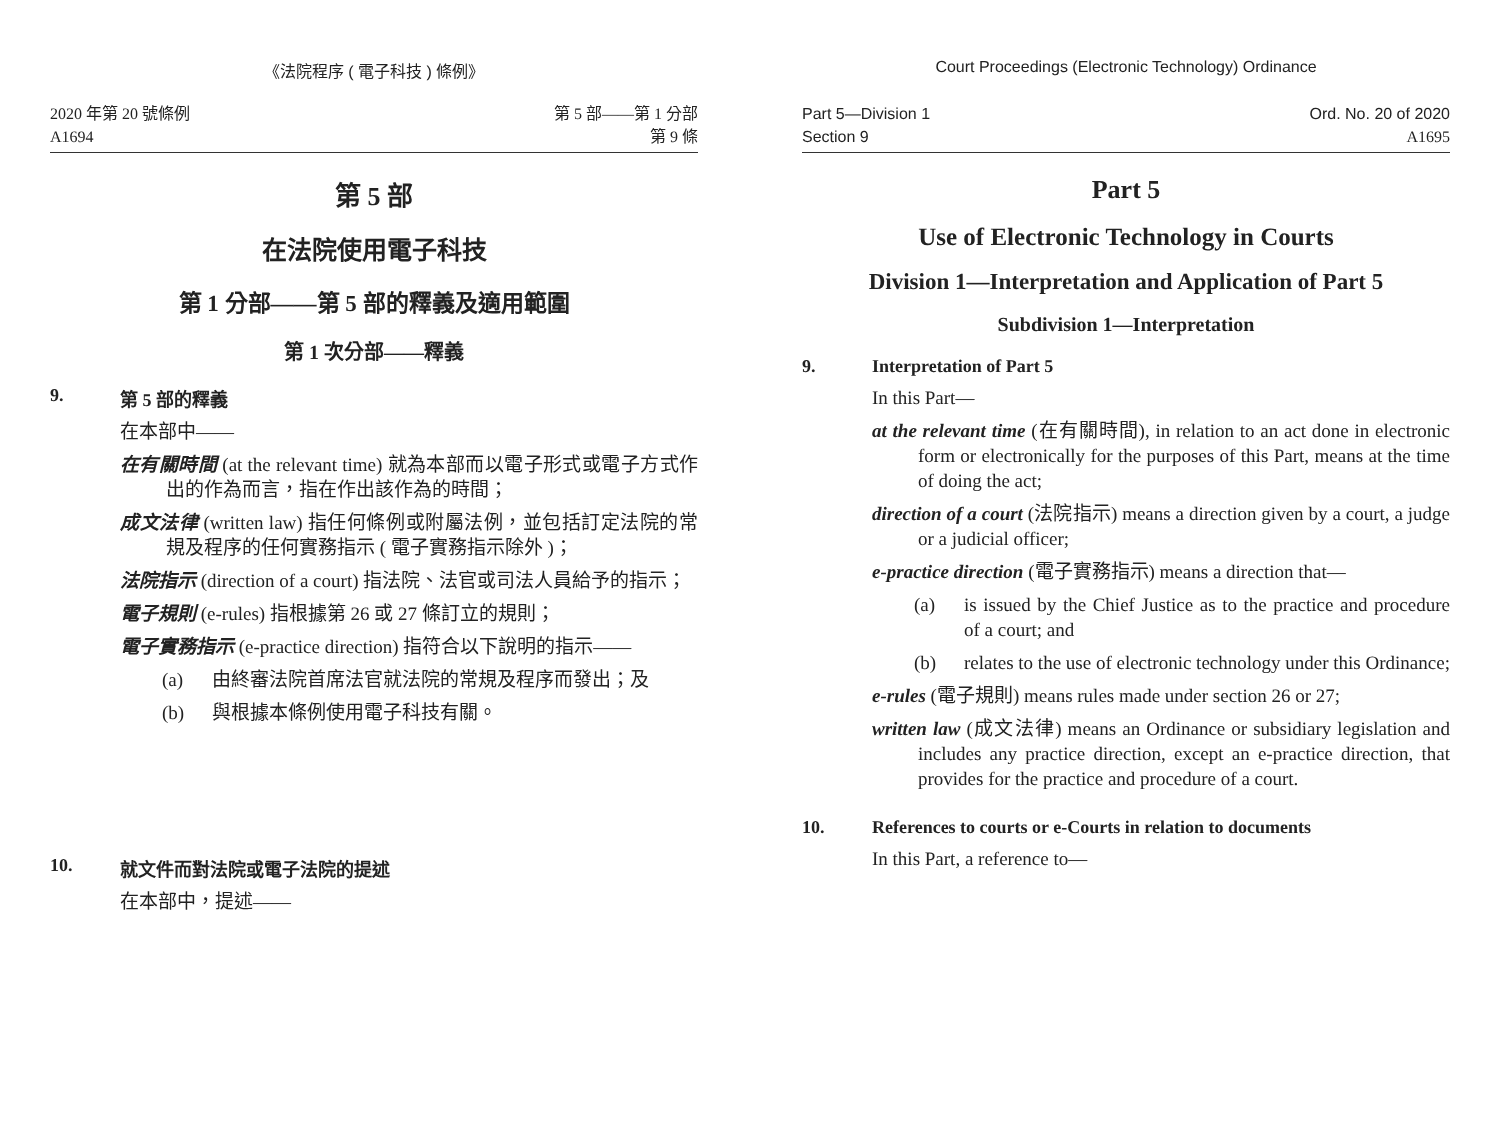《法院程序 ( 電子科技 ) 條例》
2020 年第 20 號條例
A1694
第 5 部——第 1 分部
第 9 條
第 5 部
在法院使用電子科技
第 1 分部——第 5 部的釋義及適用範圍
第 1 次分部——釋義
9. 第 5 部的釋義
在本部中——
在有關時間 (at the relevant time) 就為本部而以電子形式或電子方式作出的作為而言，指在作出該作為的時間；
成文法律 (written law) 指任何條例或附屬法例，並包括訂定法院的常規及程序的任何實務指示 ( 電子實務指示除外 )；
法院指示 (direction of a court) 指法院、法官或司法人員給予的指示；
電子規則 (e-rules) 指根據第 26 或 27 條訂立的規則；
電子實務指示 (e-practice direction) 指符合以下說明的指示——
(a) 由終審法院首席法官就法院的常規及程序而發出；及
(b) 與根據本條例使用電子科技有關。
10. 就文件而對法院或電子法院的提述
在本部中，提述——
Court Proceedings (Electronic Technology) Ordinance
Part 5—Division 1
Section 9
Ord. No. 20 of 2020
A1695
Part 5
Use of Electronic Technology in Courts
Division 1—Interpretation and Application of Part 5
Subdivision 1—Interpretation
9. Interpretation of Part 5
In this Part—
at the relevant time (在有關時間), in relation to an act done in electronic form or electronically for the purposes of this Part, means at the time of doing the act;
direction of a court (法院指示) means a direction given by a court, a judge or a judicial officer;
e-practice direction (電子實務指示) means a direction that—
(a) is issued by the Chief Justice as to the practice and procedure of a court; and
(b) relates to the use of electronic technology under this Ordinance;
e-rules (電子規則) means rules made under section 26 or 27;
written law (成文法律) means an Ordinance or subsidiary legislation and includes any practice direction, except an e-practice direction, that provides for the practice and procedure of a court.
10. References to courts or e-Courts in relation to documents
In this Part, a reference to—